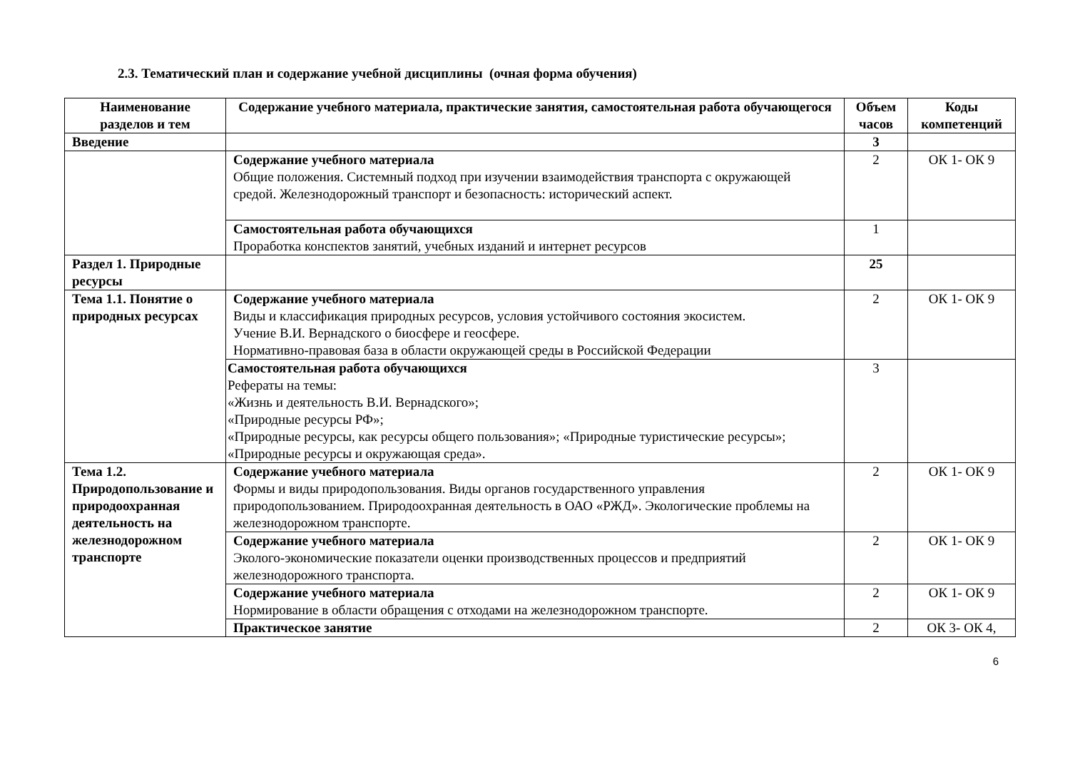2.3. Тематический план и содержание учебной дисциплины (очная форма обучения)
| Наименование разделов и тем | Содержание учебного материала, практические занятия, самостоятельная работа обучающегося | Объем часов | Коды компетенций |
| --- | --- | --- | --- |
| Введение | | 3 | |
| | Содержание учебного материала Общие положения. Системный подход при изучении взаимодействия транспорта с окружающей средой. Железнодорожный транспорт и безопасность: исторический аспект. | 2 | ОК 1- ОК 9 |
| | Самостоятельная работа обучающихся Проработка конспектов занятий, учебных изданий и интернет ресурсов | 1 | |
| Раздел 1. Природные ресурсы | | 25 | |
| Тема 1.1. Понятие о природных ресурсах | Содержание учебного материала Виды и классификация природных ресурсов, условия устойчивого состояния экосистем. Учение В.И. Вернадского о биосфере и геосфере. Нормативно-правовая база в области окружающей среды в Российской Федерации | 2 | ОК 1- ОК 9 |
| | Самостоятельная работа обучающихся Рефераты на темы: «Жизнь и деятельность В.И. Вернадского»; «Природные ресурсы РФ»; «Природные ресурсы, как ресурсы общего пользования»; «Природные туристические ресурсы»; «Природные ресурсы и окружающая среда». | 3 | |
| Тема 1.2. Природопользование и природоохранная деятельность на железнодорожном транспорте | Содержание учебного материала Формы и виды природопользования. Виды органов государственного управления природопользованием. Природоохранная деятельность в ОАО «РЖД». Экологические проблемы на железнодорожном транспорте. | 2 | ОК 1- ОК 9 |
| | Содержание учебного материала Эколого-экономические показатели оценки производственных процессов и предприятий железнодорожного транспорта. | 2 | ОК 1- ОК 9 |
| | Содержание учебного материала Нормирование в области обращения с отходами на железнодорожном транспорте. | 2 | ОК 1- ОК 9 |
| | Практическое занятие | 2 | ОК 3- ОК 4, |
6